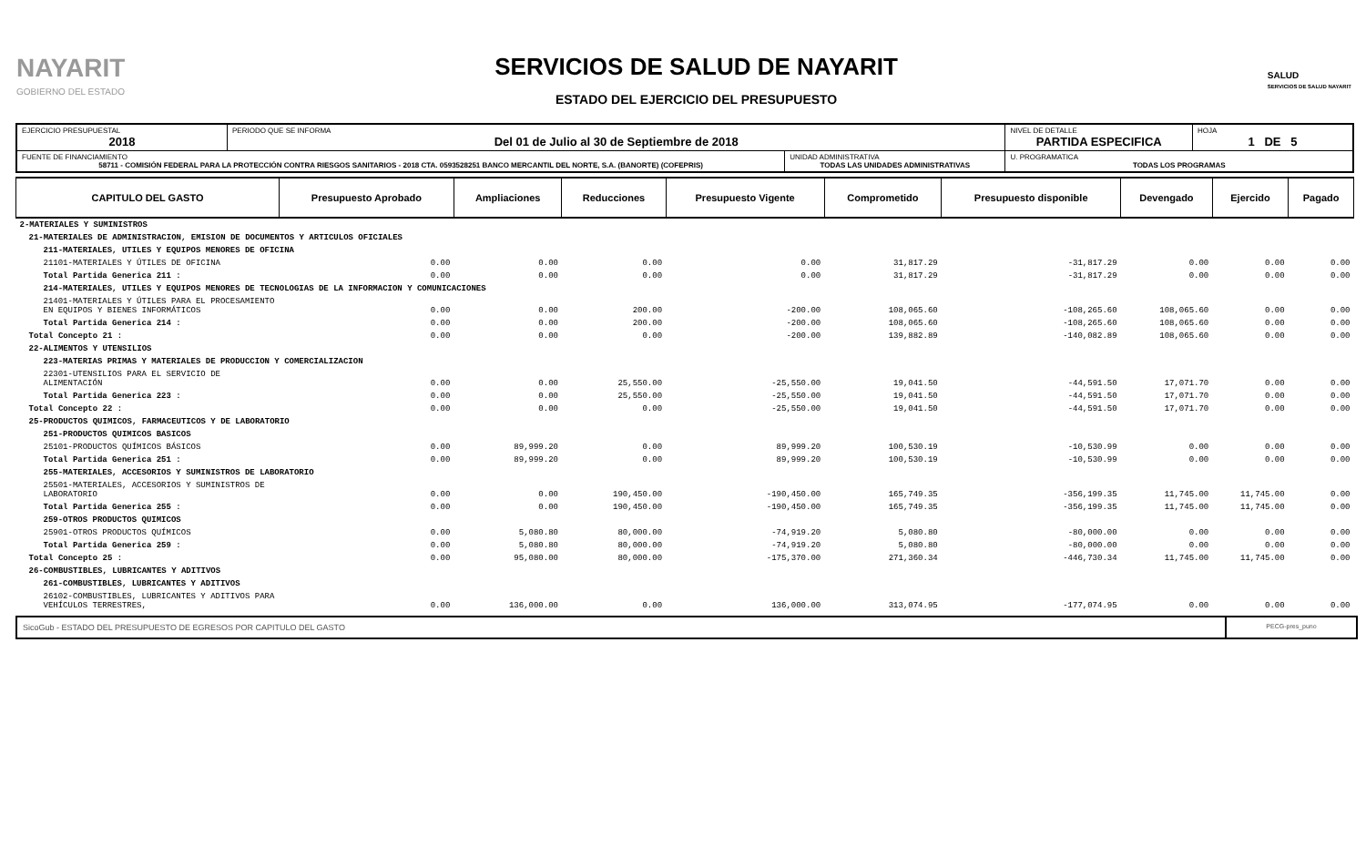NAYARIT
GOBIERNO DEL ESTADO
SERVICIOS DE SALUD DE NAYARIT
ESTADO DEL EJERCICIO DEL PRESUPUESTO
SALUD
SERVICIOS DE SALUD NAYARIT
| EJERCICIO PRESUPUESTAL 2018 | PERIODO QUE SE INFORMA Del 01 de Julio al 30 de Septiembre de 2018 | | NIVEL DE DETALLE PARTIDA ESPECIFICA | HOJA 1 DE 5 |
| FUENTE DE FINANCIAMIENTO 58711 - COMISIÓN FEDERAL PARA LA PROTECCIÓN CONTRA RIESGOS SANITARIOS - 2018 CTA. 0593528251 BANCO MERCANTIL DEL NORTE, S.A. (BANORTE) (COFEPRIS) | | UNIDAD ADMINISTRATIVA TODAS LAS UNIDADES ADMINISTRATIVAS | U. PROGRAMATICA TODAS LOS PROGRAMAS | |
| CAPITULO DEL GASTO | Presupuesto Aprobado | Ampliaciones | Reducciones | Presupuesto Vigente | Comprometido | Presupuesto disponible | Devengado | Ejercido | Pagado |
| --- | --- | --- | --- | --- | --- | --- | --- | --- | --- |
| 2-MATERIALES Y SUMINISTROS | | | | | | | | | |
| 21-MATERIALES DE ADMINISTRACION, EMISION DE DOCUMENTOS Y ARTICULOS OFICIALES | | | | | | | | | |
| 211-MATERIALES, UTILES Y EQUIPOS MENORES DE OFICINA | | | | | | | | | |
| 21101-MATERIALES Y ÚTILES DE OFICINA | 0.00 | 0.00 | 0.00 | 0.00 | 31,817.29 | -31,817.29 | 0.00 | 0.00 | 0.00 |
| Total Partida Generica 211 : | 0.00 | 0.00 | 0.00 | 0.00 | 31,817.29 | -31,817.29 | 0.00 | 0.00 | 0.00 |
| 214-MATERIALES, UTILES Y EQUIPOS MENORES DE TECNOLOGIAS DE LA INFORMACION Y COMUNICACIONES | | | | | | | | | |
| 21401-MATERIALES Y ÚTILES PARA EL PROCESAMIENTO EN EQUIPOS Y BIENES INFORMÁTICOS | 0.00 | 0.00 | 200.00 | -200.00 | 108,065.60 | -108,265.60 | 108,065.60 | 0.00 | 0.00 |
| Total Partida Generica 214 : | 0.00 | 0.00 | 200.00 | -200.00 | 108,065.60 | -108,265.60 | 108,065.60 | 0.00 | 0.00 |
| Total Concepto 21 : | 0.00 | 0.00 | 0.00 | -200.00 | 139,882.89 | -140,082.89 | 108,065.60 | 0.00 | 0.00 |
| 22-ALIMENTOS Y UTENSILIOS | | | | | | | | | |
| 223-MATERIAS PRIMAS Y MATERIALES DE PRODUCCION Y COMERCIALIZACION | | | | | | | | | |
| 22301-UTENSILIOS PARA EL SERVICIO DE ALIMENTACIÓN | 0.00 | 0.00 | 25,550.00 | -25,550.00 | 19,041.50 | -44,591.50 | 17,071.70 | 0.00 | 0.00 |
| Total Partida Generica 223 : | 0.00 | 0.00 | 25,550.00 | -25,550.00 | 19,041.50 | -44,591.50 | 17,071.70 | 0.00 | 0.00 |
| Total Concepto 22 : | 0.00 | 0.00 | 0.00 | -25,550.00 | 19,041.50 | -44,591.50 | 17,071.70 | 0.00 | 0.00 |
| 25-PRODUCTOS QUIMICOS, FARMACEUTICOS Y DE LABORATORIO | | | | | | | | | |
| 251-PRODUCTOS QUIMICOS BASICOS | | | | | | | | | |
| 25101-PRODUCTOS QUÍMICOS BÁSICOS | 0.00 | 89,999.20 | 0.00 | 89,999.20 | 100,530.19 | -10,530.99 | 0.00 | 0.00 | 0.00 |
| Total Partida Generica 251 : | 0.00 | 89,999.20 | 0.00 | 89,999.20 | 100,530.19 | -10,530.99 | 0.00 | 0.00 | 0.00 |
| 255-MATERIALES, ACCESORIOS Y SUMINISTROS DE LABORATORIO | | | | | | | | | |
| 25501-MATERIALES, ACCESORIOS Y SUMINISTROS DE LABORATORIO | 0.00 | 0.00 | 190,450.00 | -190,450.00 | 165,749.35 | -356,199.35 | 11,745.00 | 11,745.00 | 0.00 |
| Total Partida Generica 255 : | 0.00 | 0.00 | 190,450.00 | -190,450.00 | 165,749.35 | -356,199.35 | 11,745.00 | 11,745.00 | 0.00 |
| 259-OTROS PRODUCTOS QUIMICOS | | | | | | | | | |
| 25901-OTROS PRODUCTOS QUÍMICOS | 0.00 | 5,080.80 | 80,000.00 | -74,919.20 | 5,080.80 | -80,000.00 | 0.00 | 0.00 | 0.00 |
| Total Partida Generica 259 : | 0.00 | 5,080.80 | 80,000.00 | -74,919.20 | 5,080.80 | -80,000.00 | 0.00 | 0.00 | 0.00 |
| Total Concepto 25 : | 0.00 | 95,080.00 | 80,000.00 | -175,370.00 | 271,360.34 | -446,730.34 | 11,745.00 | 11,745.00 | 0.00 |
| 26-COMBUSTIBLES, LUBRICANTES Y ADITIVOS | | | | | | | | | |
| 261-COMBUSTIBLES, LUBRICANTES Y ADITIVOS | | | | | | | | | |
| 26102-COMBUSTIBLES, LUBRICANTES Y ADITIVOS PARA VEHÍCULOS TERRESTRES, | 0.00 | 136,000.00 | 0.00 | 136,000.00 | 313,074.95 | -177,074.95 | 0.00 | 0.00 | 0.00 |
SicoGub - ESTADO DEL PRESUPUESTO DE EGRESOS POR CAPITULO DEL GASTO
PECG-pres_puno